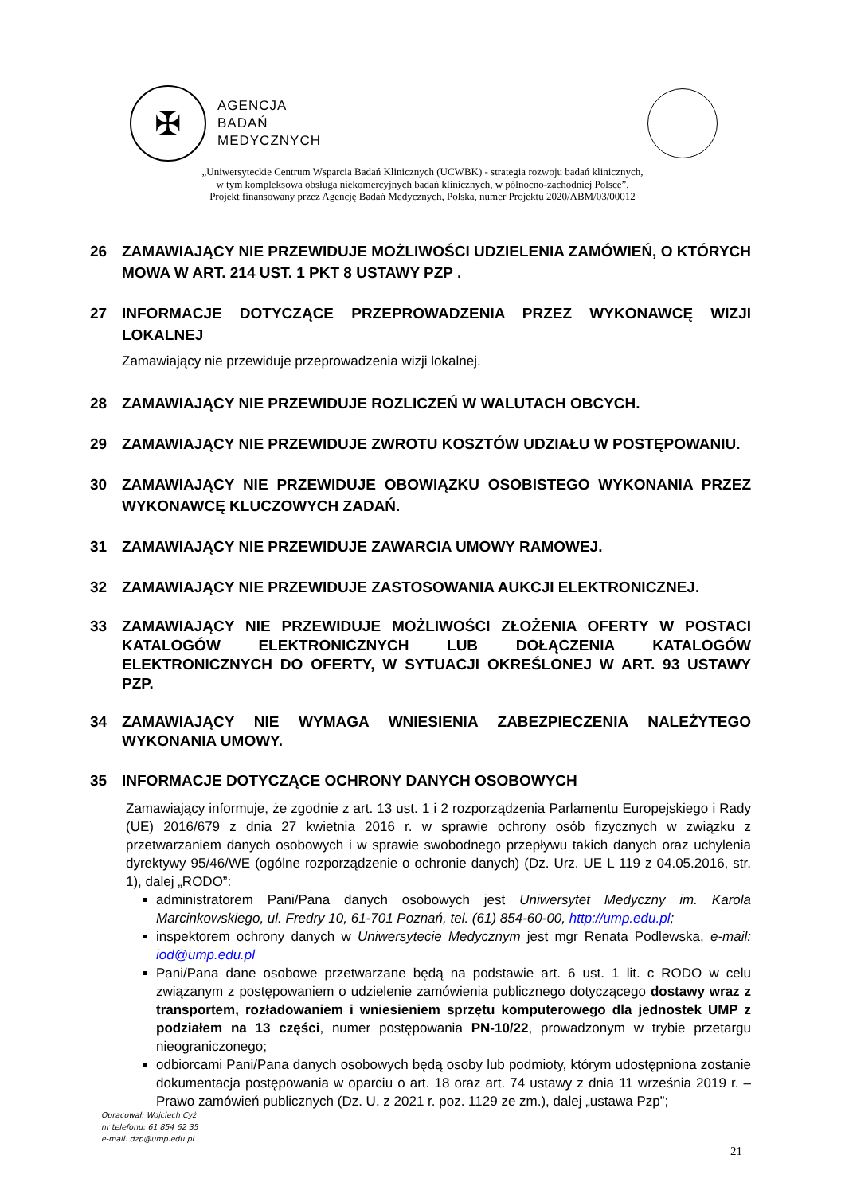✠
AGENCJA
BADAŃ
MEDYCZNYCH
„Uniwersyteckie Centrum Wsparcia Badań Klinicznych (UCWBK) - strategia rozwoju badań klinicznych,
w tym kompleksowa obsługa niekomercyjnych badań klinicznych, w północno-zachodniej Polsce”.
Projekt finansowany przez Agencję Badań Medycznych, Polska, numer Projektu 2020/ABM/03/00012
26 ZAMAWIAJĄCY NIE PRZEWIDUJE MOŻLIWOŚCI UDZIELENIA ZAMÓWIEŃ, O KTÓRYCH MOWA W ART. 214 UST. 1 PKT 8 USTAWY PZP .
27 INFORMACJE DOTYCZĄCE PRZEPROWADZENIA PRZEZ WYKONAWCĘ WIZJI LOKALNEJ
Zamawiający nie przewiduje przeprowadzenia wizji lokalnej.
28 ZAMAWIAJĄCY NIE PRZEWIDUJE ROZLICZEŃ W WALUTACH OBCYCH.
29 ZAMAWIAJĄCY NIE PRZEWIDUJE ZWROTU KOSZTÓW UDZIAŁU W POSTĘPOWANIU.
30 ZAMAWIAJĄCY NIE PRZEWIDUJE OBOWIĄZKU OSOBISTEGO WYKONANIA PRZEZ WYKONAWCĘ KLUCZOWYCH ZADAŃ.
31 ZAMAWIAJĄCY NIE PRZEWIDUJE ZAWARCIA UMOWY RAMOWEJ.
32 ZAMAWIAJĄCY NIE PRZEWIDUJE ZASTOSOWANIA AUKCJI ELEKTRONICZNEJ.
33 ZAMAWIAJĄCY NIE PRZEWIDUJE MOŻLIWOŚCI ZŁOŻENIA OFERTY W POSTACI KATALOGÓW ELEKTRONICZNYCH LUB DOŁĄCZENIA KATALOGÓW ELEKTRONICZNYCH DO OFERTY, W SYTUACJI OKREŚLONEJ W ART. 93 USTAWY PZP.
34 ZAMAWIAJĄCY NIE WYMAGA WNIESIENIA ZABEZPIECZENIA NALEŻYTEGO WYKONANIA UMOWY.
35 INFORMACJE DOTYCZĄCE OCHRONY DANYCH OSOBOWYCH
Zamawiający informuje, że zgodnie z art. 13 ust. 1 i 2 rozporządzenia Parlamentu Europejskiego i Rady (UE) 2016/679 z dnia 27 kwietnia 2016 r. w sprawie ochrony osób fizycznych w związku z przetwarzaniem danych osobowych i w sprawie swobodnego przepływu takich danych oraz uchylenia dyrektywy 95/46/WE (ogólne rozporządzenie o ochronie danych) (Dz. Urz. UE L 119 z 04.05.2016, str. 1), dalej „RODO”:
administratorem Pani/Pana danych osobowych jest Uniwersytet Medyczny im. Karola Marcinkowskiego, ul. Fredry 10, 61-701 Poznań, tel. (61) 854-60-00, http://ump.edu.pl;
inspektorem ochrony danych w Uniwersytecie Medycznym jest mgr Renata Podlewska, e-mail: iod@ump.edu.pl
Pani/Pana dane osobowe przetwarzane będą na podstawie art. 6 ust. 1 lit. c RODO w celu związanym z postępowaniem o udzielenie zamówienia publicznego dotyczącego dostawy wraz z transportem, rozładowaniem i wniesieniem sprzętu komputerowego dla jednostek UMP z podziałem na 13 części, numer postępowania PN-10/22, prowadzonym w trybie przetargu nieograniczonego;
odbiorcami Pani/Pana danych osobowych będą osoby lub podmioty, którym udostępniona zostanie dokumentacja postępowania w oparciu o art. 18 oraz art. 74 ustawy z dnia 11 września 2019 r. – Prawo zamówień publicznych (Dz. U. z 2021 r. poz. 1129 ze zm.), dalej „ustawa Pzp”;
Opracował: Wojciech Cyż
nr telefonu: 61 854 62 35
e-mail: dzp@ump.edu.pl
21